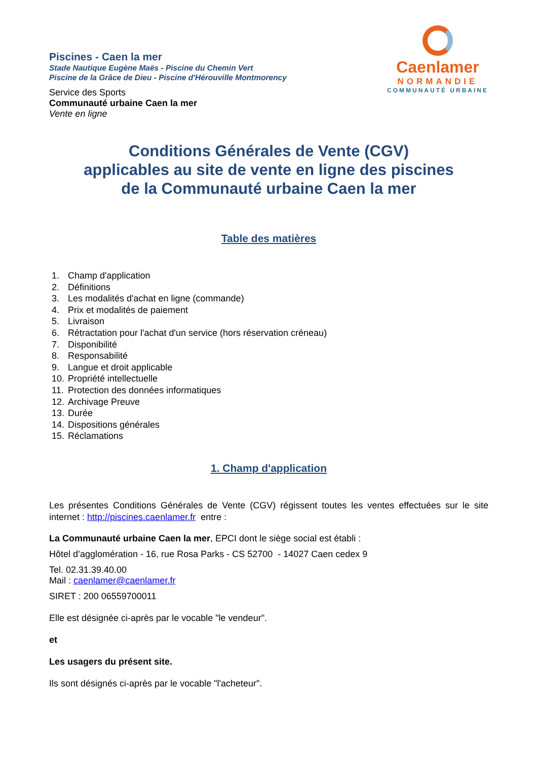Piscines - Caen la mer
Stade Nautique Eugène Maës - Piscine du Chemin Vert
Piscine de la Grâce de Dieu - Piscine d'Hérouville Montmorency
Service des Sports
Communauté urbaine Caen la mer
Vente en ligne
Caenlamer
NORMANDIE
COMMUNAUTÉ URBAINE
Conditions Générales de Vente (CGV)
applicables au site de vente en ligne des piscines
de la Communauté urbaine Caen la mer
Table des matières
1. Champ d'application
2. Définitions
3. Les modalités d'achat en ligne (commande)
4. Prix et modalités de paiement
5. Livraison
6. Rétractation pour l'achat d'un service (hors réservation créneau)
7. Disponibilité
8. Responsabilité
9. Langue et droit applicable
10. Propriété intellectuelle
11. Protection des données informatiques
12. Archivage Preuve
13. Durée
14. Dispositions générales
15. Réclamations
1. Champ d'application
Les présentes Conditions Générales de Vente (CGV) régissent toutes les ventes effectuées sur le site internet : http://piscines.caenlamer.fr entre :
La Communauté urbaine Caen la mer, EPCI dont le siège social est établi :
Hôtel d’agglomération - 16, rue Rosa Parks - CS 52700 - 14027 Caen cedex 9
Tel. 02.31.39.40.00
Mail : caenlamer@caenlamer.fr
SIRET : 200 06559700011
Elle est désignée ci-après par le vocable "le vendeur".
et
Les usagers du présent site.
Ils sont désignés ci-après par le vocable "l'acheteur".